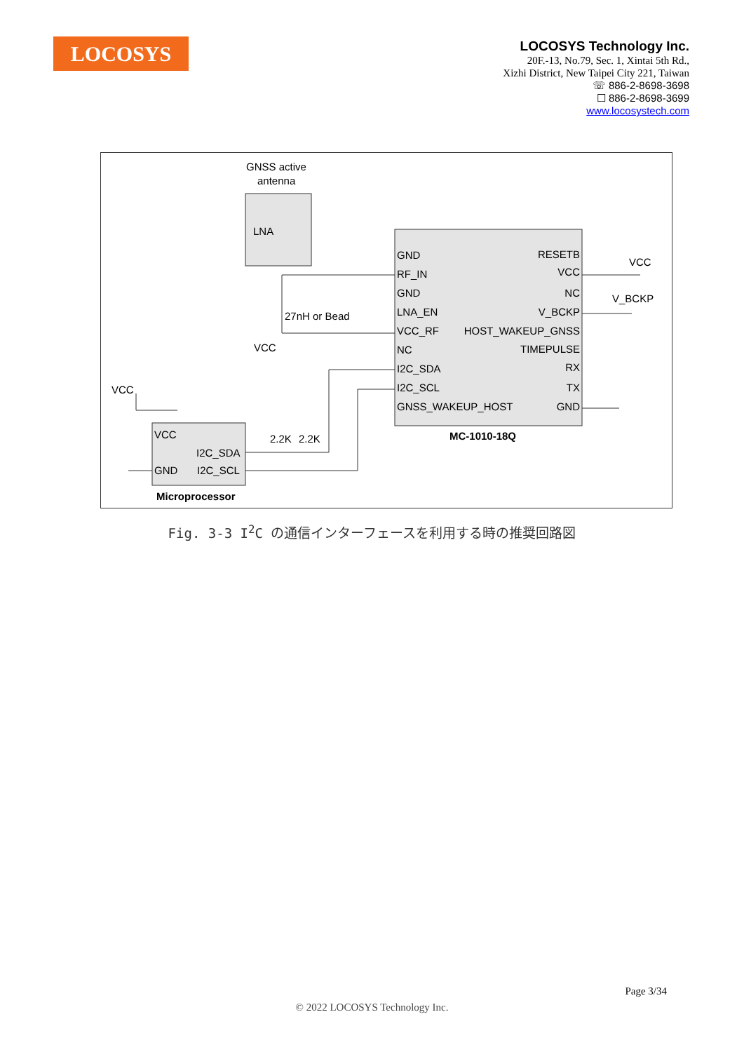LOCOSYS
LOCOSYS Technology Inc.
20F.-13, No.79, Sec. 1, Xintai 5th Rd.,
Xizhi District, New Taipei City 221, Taiwan
☏ 886-2-8698-3698
☐ 886-2-8698-3699
www.locosystech.com
GNSS active
antenna
LNA
GND
RF_IN
GND
LNA_EN
VCC_RF
NC
I2C_SDA
I2C_SCL
GNSS_WAKEUP_HOST
RESETB
VCC
NC
V_BCKP
HOST_WAKEUP_GNSS
TIMEPULSE
RX
TX
GND
MC-1010-18Q
27nH or Bead
VCC
VCC
VCC
V_BCKP
2.2K
2.2K
VCC
I2C_SDA
GND
I2C_SCL
Microprocessor
Fig. 3-3 I<sup>2</sup>C の通信インターフェースを利用する時の推奨回路図
Page 3/34
© 2022 LOCOSYS Technology Inc.